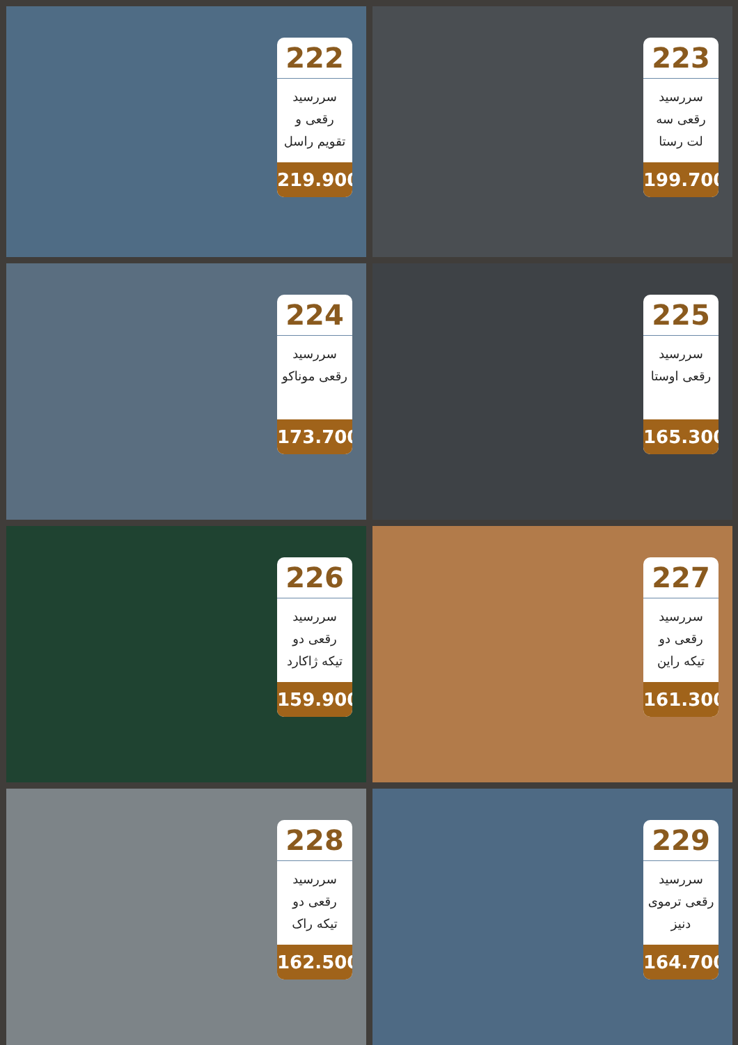222
سررسید رقعی و تقویم راسل
219.900
223
سررسید رقعی سه لت رستا
199.700
224
سررسید رقعی موناکو
173.700
225
سررسید رقعی اوستا
165.300
226
سررسید رقعی دو تیکه ژاکارد
159.900
227
سررسید رقعی دو تیکه راین
161.300
228
سررسید رقعی دو تیکه راک
162.500
229
سررسید رقعی ترموی دنیز
164.700